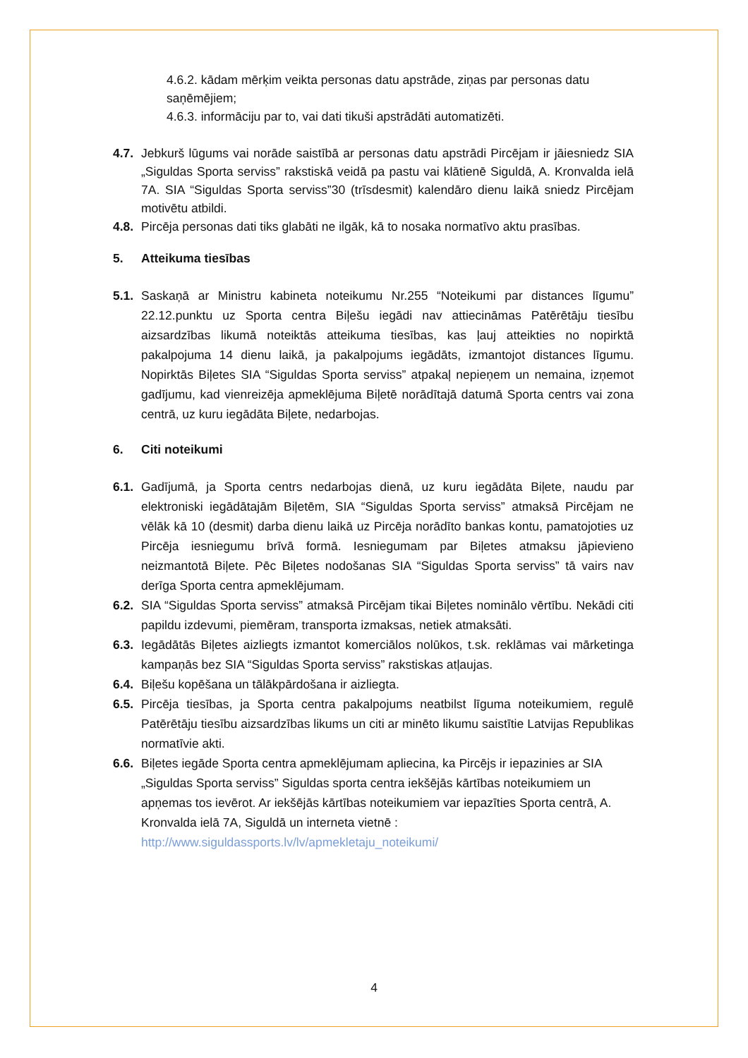4.6.2. kādam mērķim veikta personas datu apstrāde, ziņas par personas datu saņēmējiem;
4.6.3. informāciju par to, vai dati tikuši apstrādāti automatizēti.
4.7. Jebkurš lūgums vai norāde saistībā ar personas datu apstrādi Pircējam ir jāiesniedz SIA „Siguldas Sporta serviss” rakstiskā veidā pa pastu vai klātienē Siguldā, A. Kronvalda ielā 7A. SIA “Siguldas Sporta serviss”30 (trīsdesmit) kalendāro dienu laikā sniedz Pircējam motivētu atbildi.
4.8. Pircēja personas dati tiks glabāti ne ilgāk, kā to nosaka normatīvo aktu prasības.
5. Atteikuma tiesības
5.1. Saskaņā ar Ministru kabineta noteikumu Nr.255 “Noteikumi par distances līgumu” 22.12.punktu uz Sporta centra Biļešu iegādi nav attiecināmas Patērētāju tiesību aizsardzības likumā noteiktās atteikuma tiesības, kas ļauj atteikties no nopirktā pakalpojuma 14 dienu laikā, ja pakalpojums iegādāts, izmantojot distances līgumu. Nopirktās Biļetes SIA “Siguldas Sporta serviss” atpakaļ nepieņem un nemaina, izņemot gadījumu, kad vienreizēja apmeklējuma Biļetē norādītajā datumā Sporta centrs vai zona centrā, uz kuru iegādāta Biļete, nedarbojas.
6. Citi noteikumi
6.1. Gadījumā, ja Sporta centrs nedarbojas dienā, uz kuru iegādāta Biļete, naudu par elektroniski iegādātajām Biļetēm, SIA “Siguldas Sporta serviss” atmaksā Pircējam ne vēlāk kā 10 (desmit) darba dienu laikā uz Pircēja norādīto bankas kontu, pamatojoties uz Pircēja iesniegumu brīvā formā. Iesniegumam par Biļetes atmaksu jāpievieno neizmantotā Biļete. Pēc Biļetes nodošanas SIA “Siguldas Sporta serviss” tā vairs nav derīga Sporta centra apmeklējumam.
6.2. SIA “Siguldas Sporta serviss” atmaksā Pircējam tikai Biļetes nominālo vērtību. Nekādi citi papildu izdevumi, piemēram, transporta izmaksas, netiek atmaksāti.
6.3. Iegādātās Biļetes aizliegts izmantot komerciālos nolūkos, t.sk. reklāmas vai mārketinga kampaņās bez SIA “Siguldas Sporta serviss” rakstiskas atļaujas.
6.4. Biļešu kopēšana un tālākpārdošana ir aizliegta.
6.5. Pircēja tiesības, ja Sporta centra pakalpojums neatbilst līguma noteikumiem, regulē Patērētāju tiesību aizsardzības likums un citi ar minēto likumu saistītie Latvijas Republikas normatīvie akti.
6.6. Biļetes iegāde Sporta centra apmeklējumam apliecina, ka Pircējs ir iepazinies ar SIA „Siguldas Sporta serviss” Siguldas sporta centra iekšējās kārtības noteikumiem un apņemas tos ievērot. Ar iekšējās kārtības noteikumiem var iepazīties Sporta centrā, A. Kronvalda ielā 7A, Siguldā un interneta vietnē : http://www.siguldassports.lv/lv/apmekletaju_noteikumi/
4